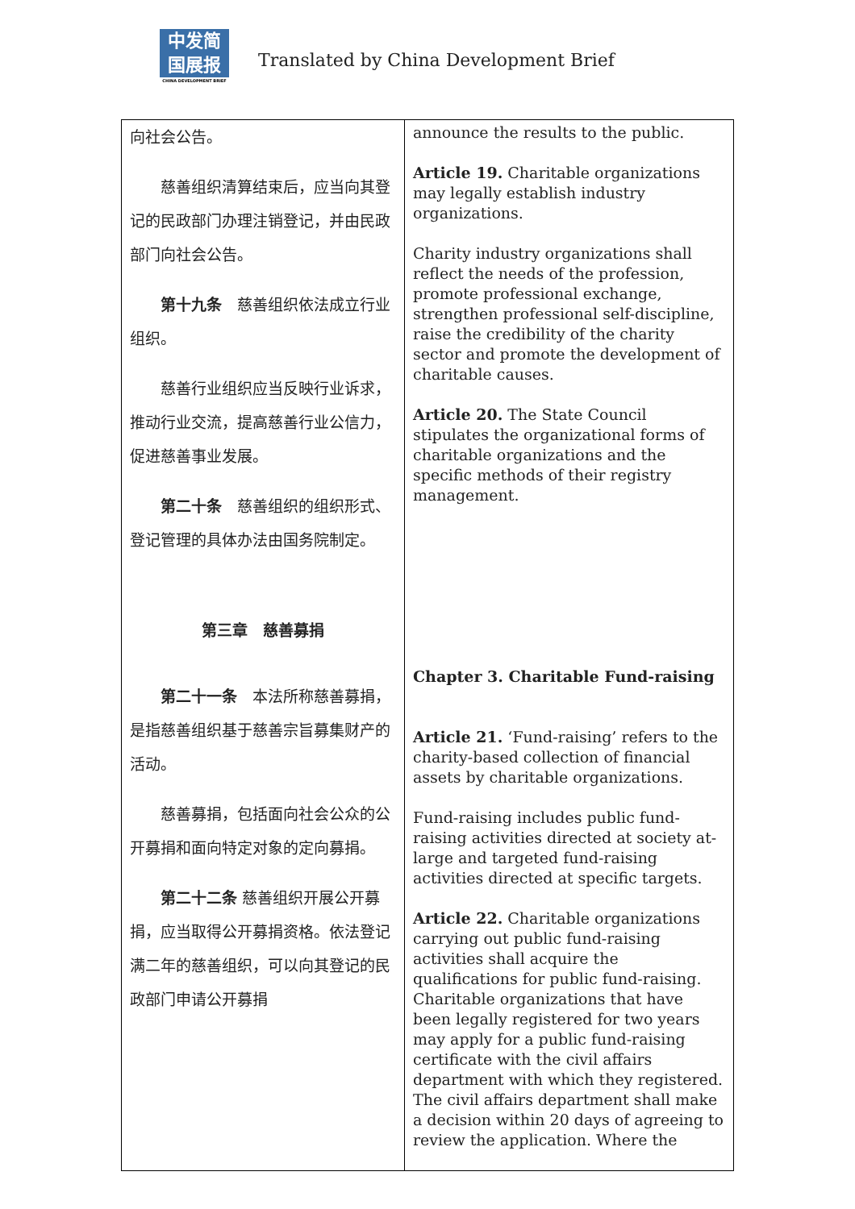中发简
国展报
CHINA DEVELOPMENT BRIEF
Translated by China Development Brief
| 向社会公告。 慈善组织清算结束后，应当向其登记的民政部门办理注销登记，并由民政部门向社会公告。 第十九条 慈善组织依法成立行业组织。 慈善行业组织应当反映行业诉求，推动行业交流，提高慈善行业公信力，促进慈善事业发展。 第二十条 慈善组织的组织形式、登记管理的具体办法由国务院制定。 第三章 慈善募捐 第二十一条 本法所称慈善募捐，是指慈善组织基于慈善宗旨募集财产的活动。 慈善募捐，包括面向社会公众的公开募捐和面向特定对象的定向募捐。 第二十二条 慈善组织开展公开募捐，应当取得公开募捐资格。依法登记满二年的慈善组织，可以向其登记的民政部门申请公开募捐 | announce the results to the public. Article 19. Charitable organizations may legally establish industry organizations. Charity industry organizations shall reflect the needs of the profession, promote professional exchange, strengthen professional self-discipline, raise the credibility of the charity sector and promote the development of charitable causes. Article 20. The State Council stipulates the organizational forms of charitable organizations and the specific methods of their registry management. Chapter 3. Charitable Fund-raising Article 21. ‘Fund-raising’ refers to the charity-based collection of financial assets by charitable organizations. Fund-raising includes public fund-raising activities directed at society at-large and targeted fund-raising activities directed at specific targets. Article 22. Charitable organizations carrying out public fund-raising activities shall acquire the qualifications for public fund-raising. Charitable organizations that have been legally registered for two years may apply for a public fund-raising certificate with the civil affairs department with which they registered. The civil affairs department shall make a decision within 20 days of agreeing to review the application. Where the |